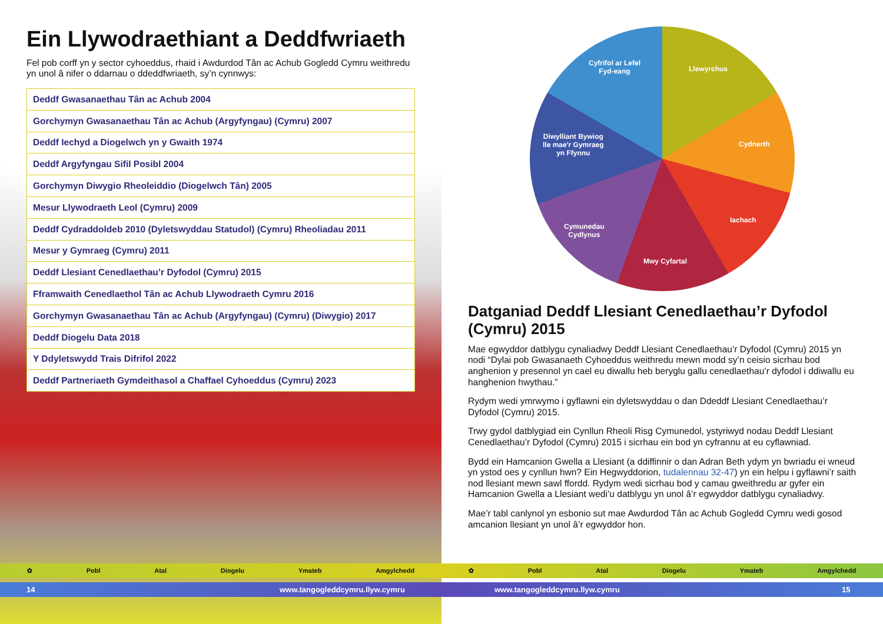Ein Llywodraethiant a Deddfwriaeth
Fel pob corff yn y sector cyhoeddus, rhaid i Awdurdod Tân ac Achub Gogledd Cymru weithredu yn unol â nifer o ddarnau o ddeddfwriaeth, sy’n cynnwys:
| Deddf Gwasanaethau Tân ac Achub 2004 |
| Gorchymyn Gwasanaethau Tân ac Achub (Argyfyngau) (Cymru) 2007 |
| Deddf Iechyd a Diogelwch yn y Gwaith 1974 |
| Deddf Argyfyngau Sifil Posibl 2004 |
| Gorchymyn Diwygio Rheoleiddio (Diogelwch Tân) 2005 |
| Mesur Llywodraeth Leol (Cymru) 2009 |
| Deddf Cydraddoldeb 2010 (Dyletswyddau Statudol) (Cymru) Rheoliadau 2011 |
| Mesur y Gymraeg (Cymru) 2011 |
| Deddf Llesiant Cenedlaethau’r Dyfodol (Cymru) 2015 |
| Fframwaith Cenedlaethol Tân ac Achub Llywodraeth Cymru 2016 |
| Gorchymyn Gwasanaethau Tân ac Achub (Argyfyngau) (Cymru) (Diwygio) 2017 |
| Deddf Diogelu Data 2018 |
| Y Ddyletswydd Trais Difrifol 2022 |
| Deddf Partneriaeth Gymdeithasol a Chaffael Cyhoeddus (Cymru) 2023 |
Cyfrifol ar Lefel
Fyd-eang Llewyrchus
Cydnerth
Iachach
Mwy Cyfartal
Cymunedau
Cydlynus
Diwylliant Bywiog
lle mae'r Gymraeg
yn Ffynnu
Datganiad Deddf Llesiant Cenedlaethau’r Dyfodol (Cymru) 2015
Mae egwyddor datblygu cynaliadwy Deddf Llesiant Cenedlaethau’r Dyfodol (Cymru) 2015 yn nodi “Dylai pob Gwasanaeth Cyhoeddus weithredu mewn modd sy’n ceisio sicrhau bod anghenion y presennol yn cael eu diwallu heb beryglu gallu cenedlaethau’r dyfodol i ddiwallu eu hanghenion hwythau.”
Rydym wedi ymrwymo i gyflawni ein dyletswyddau o dan Ddeddf Llesiant Cenedlaethau’r Dyfodol (Cymru) 2015.
Trwy gydol datblygiad ein Cynllun Rheoli Risg Cymunedol, ystyriwyd nodau Deddf Llesiant Cenedlaethau’r Dyfodol (Cymru) 2015 i sicrhau ein bod yn cyfrannu at eu cyflawniad.
Bydd ein Hamcanion Gwella a Llesiant (a ddiffinnir o dan Adran Beth ydym yn bwriadu ei wneud yn ystod oes y cynllun hwn? Ein Hegwyddorion, tudalennau 32-47) yn ein helpu i gyflawni’r saith nod llesiant mewn sawl ffordd. Rydym wedi sicrhau bod y camau gweithredu ar gyfer ein Hamcanion Gwella a Llesiant wedi’u datblygu yn unol â’r egwyddor datblygu cynaliadwy.
Mae’r tabl canlynol yn esbonio sut mae Awdurdod Tân ac Achub Gogledd Cymru wedi gosod amcanion llesiant yn unol â’r egwyddor hon.
✿ Pobl Atal Diogelu Ymateb Amgylchedd ✿ Pobl Atal Diogelu Ymateb Amgylchedd
14 www.tangogleddcymru.llyw.cymru www.tangogleddcymru.llyw.cymru 15